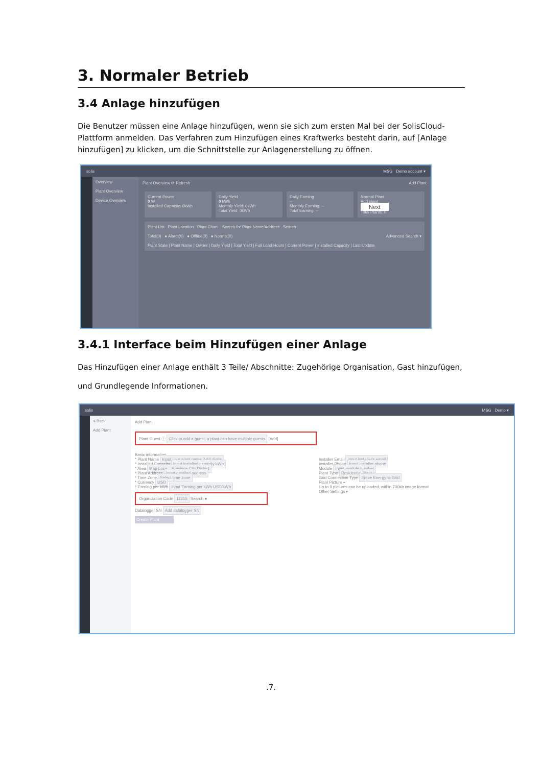3. Normaler Betrieb
3.4 Anlage hinzufügen
Die Benutzer müssen eine Anlage hinzufügen, wenn sie sich zum ersten Mal bei der SolisCloud-Plattform anmelden. Das Verfahren zum Hinzufügen eines Kraftwerks besteht darin, auf [Anlage hinzufügen] zu klicken, um die Schnittstelle zur Anlagenerstellung zu öffnen.
solis MSG Demo account ▾
Overview
Plant Overview
Device Overview
Plant Overview ⟳ Refresh Add Plant
Current Power
0 W
Installed Capacity: 0kWp
Daily Yield
0 kWh
Monthly Yield: 0kWh
Total Yield: 0kWh
Daily Earning
--
Monthly Earning: --
Total Earning: --
Normal Plant
Add plant
Next
Total Plants: 0
Plant List Plant Location Plant Chart Search for Plant Name/Address Search
Total(0) ● Alarm(0) ● Offline(0) ● Normal(0) Advanced Search ▾
Plant State | Plant Name | Owner | Daily Yield | Total Yield | Full Load Hours | Current Power | Installed Capacity | Last Update
3.4.1 Interface beim Hinzufügen einer Anlage
Das Hinzufügen einer Anlage enthält 3 Teile/ Abschnitte: Zugehörige Organisation, Gast hinzufügen,
und Grundlegende Informationen.
solis MSG Demo ▾
< Back
Add Plant
Add Plant
Plant Guest ⓘ Click to add a guest, a plant can have multiple guests [Add]
Basic information
* Plant Name Input your plant name 2-60 digits
* Installed Capacity Input installed capacity kWp
* Area Map Loca... Province City District
* Plant Address Input detailed address
* Time Zone Select time zone
* Currency USD
* Earning per kWh Input Earning per kWh USD/kWh
Organization Code 11315 Search ●
Datalogger SN Add datalogger SN
Create Plant
Installer Email Input installer's email
Installer Phone Input installer phone
Module Input module number
Plant Type Residential Plant
Grid Connection Type Entire Energy to Grid
Plant Picture +
Up to 9 pictures can be uploaded, within 700kb image format
Other Settings ▾
.7.